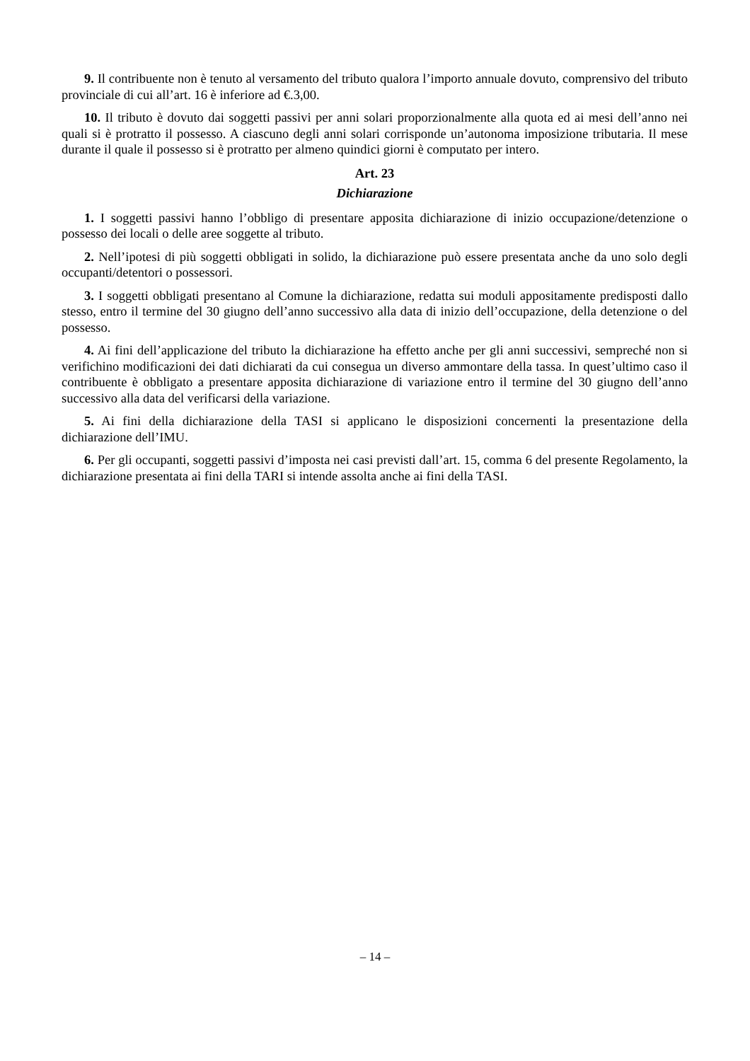9. Il contribuente non è tenuto al versamento del tributo qualora l’importo annuale dovuto, comprensivo del tributo provinciale di cui all’art. 16 è inferiore ad €.3,00.
10. Il tributo è dovuto dai soggetti passivi per anni solari proporzionalmente alla quota ed ai mesi dell’anno nei quali si è protratto il possesso. A ciascuno degli anni solari corrisponde un’autonoma imposizione tributaria. Il mese durante il quale il possesso si è protratto per almeno quindici giorni è computato per intero.
Art. 23
Dichiarazione
1. I soggetti passivi hanno l’obbligo di presentare apposita dichiarazione di inizio occupazione/detenzione o possesso dei locali o delle aree soggette al tributo.
2. Nell’ipotesi di più soggetti obbligati in solido, la dichiarazione può essere presentata anche da uno solo degli occupanti/detentori o possessori.
3. I soggetti obbligati presentano al Comune la dichiarazione, redatta sui moduli appositamente predisposti dallo stesso, entro il termine del 30 giugno dell’anno successivo alla data di inizio dell’occupazione, della detenzione o del possesso.
4. Ai fini dell’applicazione del tributo la dichiarazione ha effetto anche per gli anni successivi, sempreché non si verifichino modificazioni dei dati dichiarati da cui consegua un diverso ammontare della tassa. In quest’ultimo caso il contribuente è obbligato a presentare apposita dichiarazione di variazione entro il termine del 30 giugno dell’anno successivo alla data del verificarsi della variazione.
5. Ai fini della dichiarazione della TASI si applicano le disposizioni concernenti la presentazione della dichiarazione dell’IMU.
6. Per gli occupanti, soggetti passivi d’imposta nei casi previsti dall’art. 15, comma 6 del presente Regolamento, la dichiarazione presentata ai fini della TARI si intende assolta anche ai fini della TASI.
– 14 –